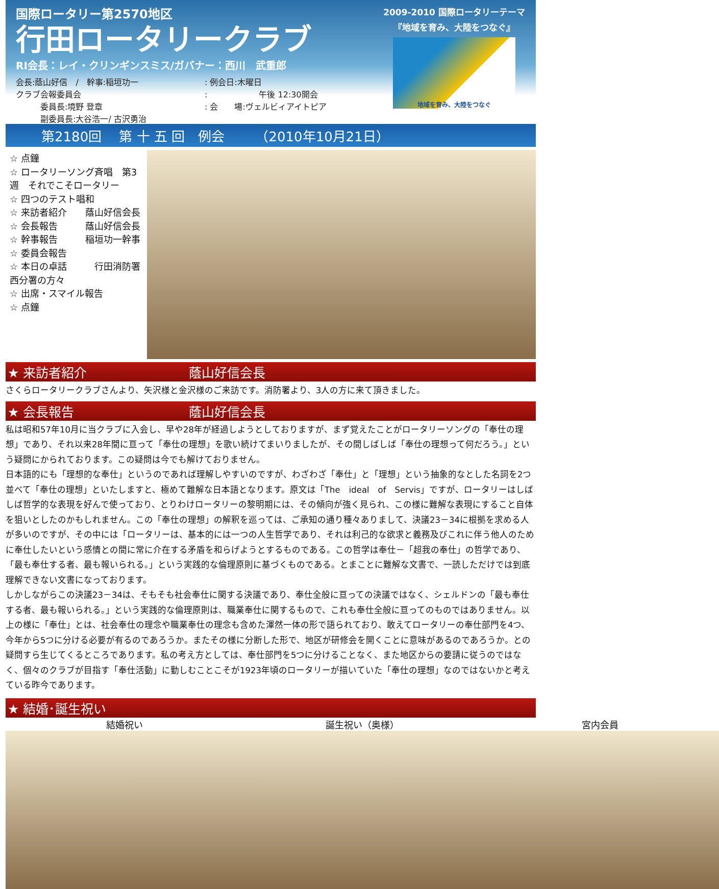国際ロータリー第2570地区
行田ロータリークラブ
RI会長：レイ・クリンギンスミス/ガバナー：西川　武重郎
会長:蔭山好信　/　幹事:稲垣功一
クラブ会報委員会
　　　委員長:境野 登章
　　　副委員長:大谷浩一/ 古沢勇治
: 例会日:木曜日
: 　　　　　　午後 12:30開会
: 会　　場:ヴェルビィアイトピア
2009-2010 国際ロータリーテーマ
『地域を育み、大陸をつなぐ』
地域を育み、大陸をつなぐ
第2180回　 第 十 五 回　例会　　 （2010年10月21日）
☆ 点鐘
☆ ロータリーソング斉唱　第3週　それでこそロータリー
☆ 四つのテスト唱和
☆ 来訪者紹介　　蔭山好信会長
☆ 会長報告　　　蔭山好信会長
☆ 幹事報告　　　稲垣功一幹事
☆ 委員会報告
☆ 本日の卓話　　　行田消防署　西分署の方々
☆ 出席・スマイル報告
☆ 点鐘
★ 来訪者紹介　　　　　　　　蔭山好信会長
さくらロータリークラブさんより、矢沢様と金沢様のご来訪です。消防署より、3人の方に来て頂きました。
★ 会長報告　　　　　　　　　蔭山好信会長
私は昭和57年10月に当クラブに入会し、早や28年が経過しようとしておりますが、まず覚えたことがロータリーソングの「奉仕の理想」であり、それ以来28年間に亘って「奉仕の理想」を歌い続けてまいりましたが、その間しばしば「奉仕の理想って何だろう。」という疑問にかられております。この疑問は今でも解けておりません。
日本語的にも「理想的な奉仕」というのであれば理解しやすいのですが、わざわざ「奉仕」と「理想」という抽象的なとした名詞を2つ並べて「奉仕の理想」といたしますと、極めて難解な日本語となります。原文は「The　ideal　of　Servis」ですが、ロータリーはしばしば哲学的な表現を好んで使っており、とりわけロータリーの黎明期には、その傾向が強く見られ、この様に難解な表現にすること自体を狙いとしたのかもしれません。この「奉仕の理想」の解釈を巡っては、ご承知の通り種々ありまして、決議23－34に根拠を求める人が多いのですが、その中には「ロータリーは、基本的には一つの人生哲学であり、それは利己的な欲求と義務及びこれに伴う他人のために奉仕したいという感情との間に常に介在する矛盾を和らげようとするものである。この哲学は奉仕－「超我の奉仕」の哲学であり、「最も奉仕する者、最も報いられる。」という実践的な倫理原則に基づくものである。とまことに難解な文書で、一読しただけでは到底理解できない文書になっております。
しかしながらこの決議23－34は、そもそも社会奉仕に関する決議であり、奉仕全般に亘っての決議ではなく、シェルドンの「最も奉仕する者、最も報いられる。」という実践的な倫理原則は、職業奉仕に関するもので、これも奉仕全般に亘ってのものではありません。以上の様に「奉仕」とは、社会奉仕の理念や職業奉仕の理念も含めた渾然一体の形で語られており、敢えてロータリーの奉仕部門を4つ、今年から5つに分ける必要が有るのであろうか。またその様に分断した形で、地区が研修会を開くことに意味があるのであろうか。との疑問すら生じてくるところであります。私の考え方としては、奉仕部門を5つに分けることなく、また地区からの要請に従うのではなく、個々のクラブが目指す「奉仕活動」に勤しむことこそが1923年頃のロータリーが描いていた「奉仕の理想」なのではないかと考えている昨今であります。
★ 結婚･誕生祝い
結婚祝い 誕生祝い（奥様） 宮内会員